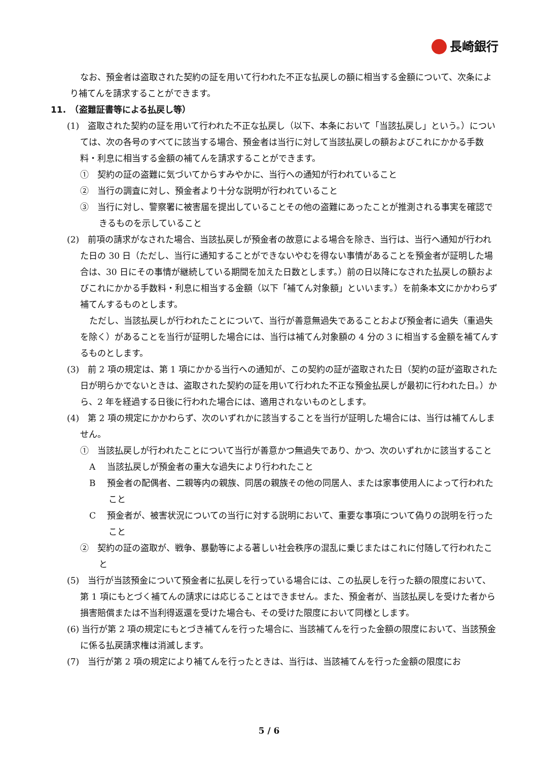長崎銀行
なお、預金者は盗取された契約の証を用いて行われた不正な払戻しの額に相当する金額について、次条により補てんを請求することができます。
11.　（盗難証書等による払戻し等）
(1)　盗取された契約の証を用いて行われた不正な払戻し（以下、本条において「当該払戻し」という。）については、次の各号のすべてに該当する場合、預金者は当行に対して当該払戻しの額およびこれにかかる手数料・利息に相当する金額の補てんを請求することができます。
①　契約の証の盗難に気づいてからすみやかに、当行への通知が行われていること
②　当行の調査に対し、預金者より十分な説明が行われていること
③　当行に対し、警察署に被害届を提出していることその他の盗難にあったことが推測される事実を確認できるものを示していること
(2)　前項の請求がなされた場合、当該払戻しが預金者の故意による場合を除き、当行は、当行へ通知が行われた日の 30 日（ただし、当行に通知することができないやむを得ない事情があることを預金者が証明した場合は、30 日にその事情が継続している期間を加えた日数とします。）前の日以降になされた払戻しの額およびこれにかかる手数料・利息に相当する金額（以下「補てん対象額」といいます。）を前条本文にかかわらず補てんするものとします。
ただし、当該払戻しが行われたことについて、当行が善意無過失であることおよび預金者に過失（重過失を除く）があることを当行が証明した場合には、当行は補てん対象額の 4 分の 3 に相当する金額を補てんするものとします。
(3)　前 2 項の規定は、第 1 項にかかる当行への通知が、この契約の証が盗取された日（契約の証が盗取された日が明らかでないときは、盗取された契約の証を用いて行われた不正な預金払戻しが最初に行われた日。）から、2 年を経過する日後に行われた場合には、適用されないものとします。
(4)　第 2 項の規定にかかわらず、次のいずれかに該当することを当行が証明した場合には、当行は補てんしません。
①　当該払戻しが行われたことについて当行が善意かつ無過失であり、かつ、次のいずれかに該当すること
A　 当該払戻しが預金者の重大な過失により行われたこと
B　 預金者の配偶者、二親等内の親族、同居の親族その他の同居人、または家事使用人によって行われたこと
C　 預金者が、被害状況についての当行に対する説明において、重要な事項について偽りの説明を行ったこと
②　契約の証の盗取が、戦争、暴動等による著しい社会秩序の混乱に乗じまたはこれに付随して行われたこと
(5)　当行が当該預金について預金者に払戻しを行っている場合には、この払戻しを行った額の限度において、第 1 項にもとづく補てんの請求には応じることはできません。また、預金者が、当該払戻しを受けた者から損害賠償または不当利得返還を受けた場合も、その受けた限度において同様とします。
(6) 当行が第 2 項の規定にもとづき補てんを行った場合に、当該補てんを行った金額の限度において、当該預金に係る払戻請求権は消滅します。
(7)　当行が第 2 項の規定により補てんを行ったときは、当行は、当該補てんを行った金額の限度にお
5 / 6